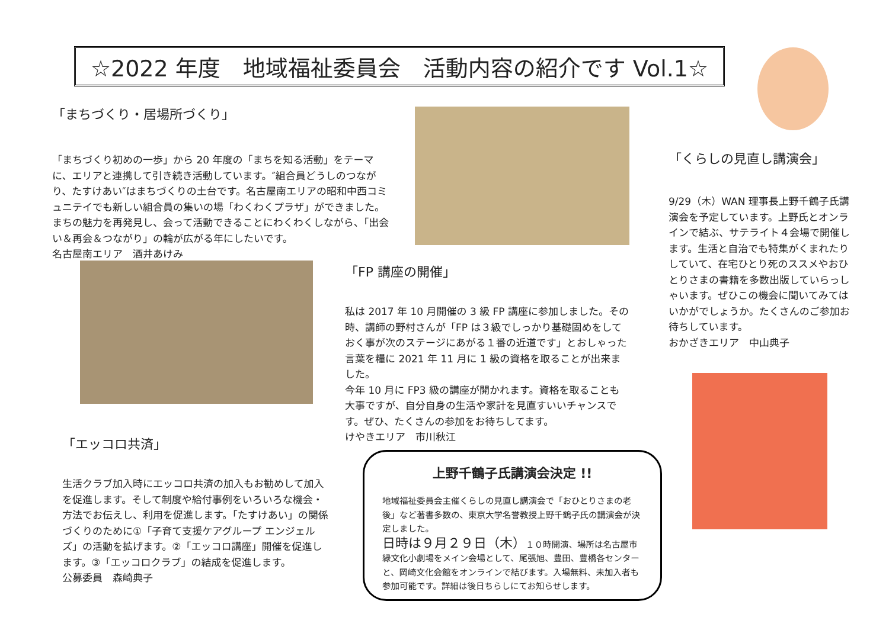☆2022 年度　地域福祉委員会　活動内容の紹介です Vol.1☆
「まちづくり・居場所づくり」
「まちづくり初めの一歩」から 20 年度の「まちを知る活動」をテーマに、エリアと連携して引き続き活動しています。″組合員どうしのつながり、たすけあい″はまちづくりの土台です。名古屋南エリアの昭和中西コミュニテイでも新しい組合員の集いの場「わくわくプラザ」ができました。まちの魅力を再発見し、会って活動できることにわくわくしながら、「出会い＆再会＆つながり」の輪が広がる年にしたいです。
名古屋南エリア　酒井あけみ
「FP 講座の開催」
私は 2017 年 10 月開催の 3 級 FP 講座に参加しました。その時、講師の野村さんが「FP は３級でしっかり基礎固めをしておく事が次のステージにあがる１番の近道です」とおしゃった言葉を糧に 2021 年 11 月に 1 級の資格を取ることが出来ました。
今年 10 月に FP3 級の講座が開かれます。資格を取ることも大事ですが、自分自身の生活や家計を見直すいいチャンスです。ぜひ、たくさんの参加をお待ちしてます。
けやきエリア　市川秋江
「くらしの見直し講演会」
9/29（木）WAN 理事長上野千鶴子氏講演会を予定しています。上野氏とオンラインで結ぶ、サテライト４会場で開催します。生活と自治でも特集がくまれたりしていて、在宅ひとり死のススメやおひとりさまの書籍を多数出版していらっしゃいます。ぜひこの機会に聞いてみてはいかがでしょうか。たくさんのご参加お待ちしています。
おかざきエリア　中山典子
「エッコロ共済」
生活クラブ加入時にエッコロ共済の加入もお勧めして加入を促進します。そして制度や給付事例をいろいろな機会・方法でお伝えし、利用を促進します。「たすけあい」の関係づくりのために①「子育て支援ケアグループ エンジェルズ」の活動を拡げます。②「エッコロ講座」開催を促進します。③「エッコロクラブ」の結成を促進します。
公募委員　森崎典子
上野千鶴子氏講演会決定 !!
地域福祉委員会主催くらしの見直し講演会で「おひとりさまの老後」など著書多数の、東京大学名誉教授上野千鶴子氏の講演会が決定しました。
日時は９月２９日（木）１０時開演、場所は名古屋市緑文化小劇場をメイン会場として、尾張旭、豊田、豊橋各センターと、岡崎文化会館をオンラインで結びます。入場無料、未加入者も参加可能です。詳細は後日ちらしにてお知らせします。